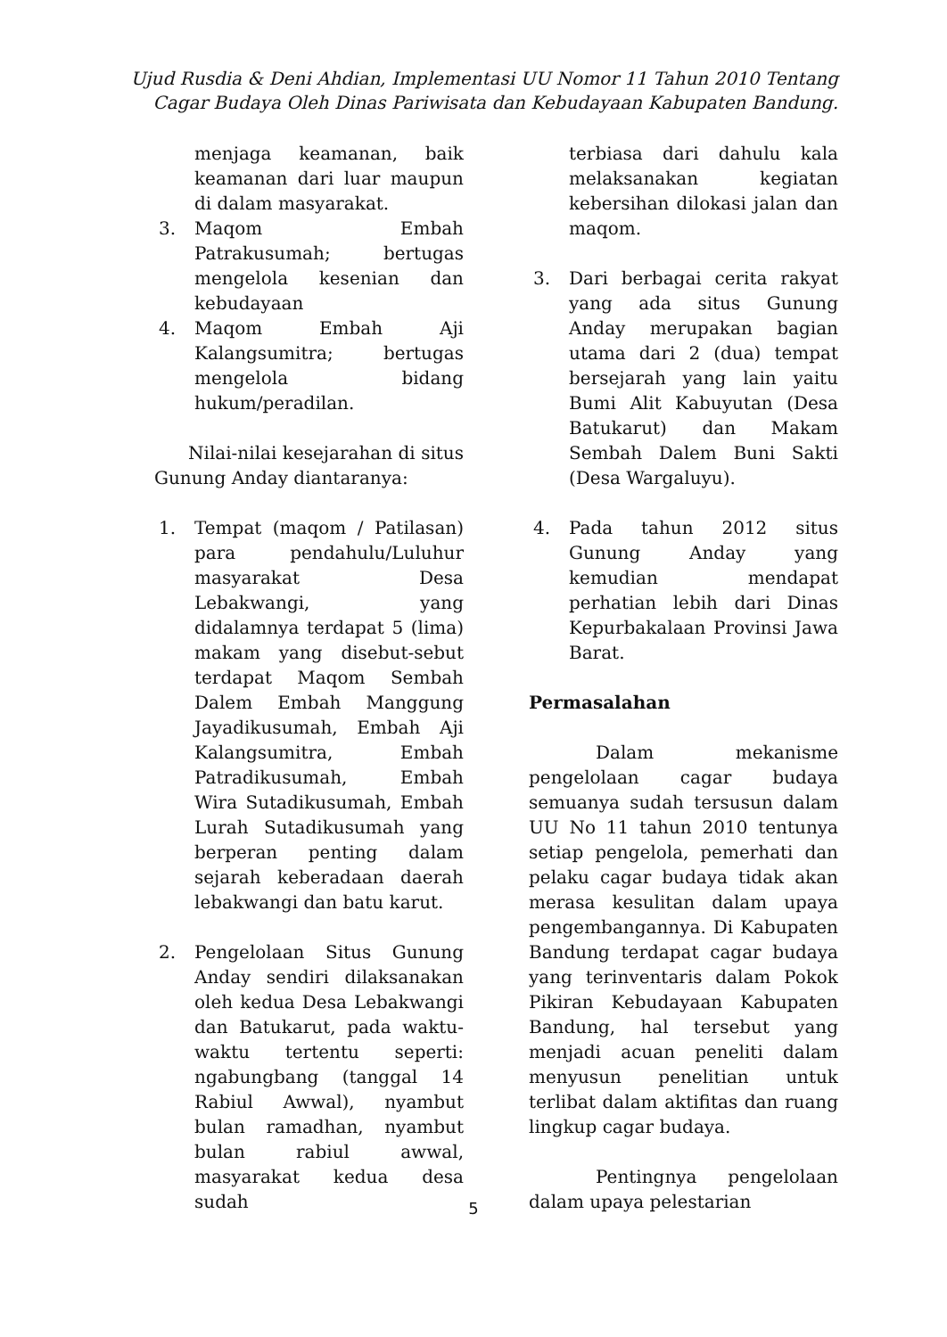Ujud Rusdia & Deni Ahdian, Implementasi UU Nomor 11 Tahun 2010 Tentang
Cagar Budaya Oleh Dinas Pariwisata dan Kebudayaan Kabupaten Bandung.
menjaga keamanan, baik keamanan dari luar maupun di dalam masyarakat.
3. Maqom Embah Patrakusumah; bertugas mengelola kesenian dan kebudayaan
4. Maqom Embah Aji Kalangsumitra; bertugas mengelola bidang hukum/peradilan.
Nilai-nilai kesejarahan di situs Gunung Anday diantaranya:
1. Tempat (maqom / Patilasan) para pendahulu/Luluhur masyarakat Desa Lebakwangi, yang didalamnya terdapat 5 (lima) makam yang disebut-sebut terdapat Maqom Sembah Dalem Embah Manggung Jayadikusumah, Embah Aji Kalangsumitra, Embah Patradikusumah, Embah Wira Sutadikusumah, Embah Lurah Sutadikusumah yang berperan penting dalam sejarah keberadaan daerah lebakwangi dan batu karut.
2. Pengelolaan Situs Gunung Anday sendiri dilaksanakan oleh kedua Desa Lebakwangi dan Batukarut, pada waktu-waktu tertentu seperti: ngabungbang (tanggal 14 Rabiul Awwal), nyambut bulan ramadhan, nyambut bulan rabiul awwal, masyarakat kedua desa sudah
terbiasa dari dahulu kala melaksanakan kegiatan kebersihan dilokasi jalan dan maqom.
3. Dari berbagai cerita rakyat yang ada situs Gunung Anday merupakan bagian utama dari 2 (dua) tempat bersejarah yang lain yaitu Bumi Alit Kabuyutan (Desa Batukarut) dan Makam Sembah Dalem Buni Sakti (Desa Wargaluyu).
4. Pada tahun 2012 situs Gunung Anday yang kemudian mendapat perhatian lebih dari Dinas Kepurbakalaan Provinsi Jawa Barat.
Permasalahan
Dalam mekanisme pengelolaan cagar budaya semuanya sudah tersusun dalam UU No 11 tahun 2010 tentunya setiap pengelola, pemerhati dan pelaku cagar budaya tidak akan merasa kesulitan dalam upaya pengembangannya. Di Kabupaten Bandung terdapat cagar budaya yang terinventaris dalam Pokok Pikiran Kebudayaan Kabupaten Bandung, hal tersebut yang menjadi acuan peneliti dalam menyusun penelitian untuk terlibat dalam aktifitas dan ruang lingkup cagar budaya.
Pentingnya pengelolaan dalam upaya pelestarian
5